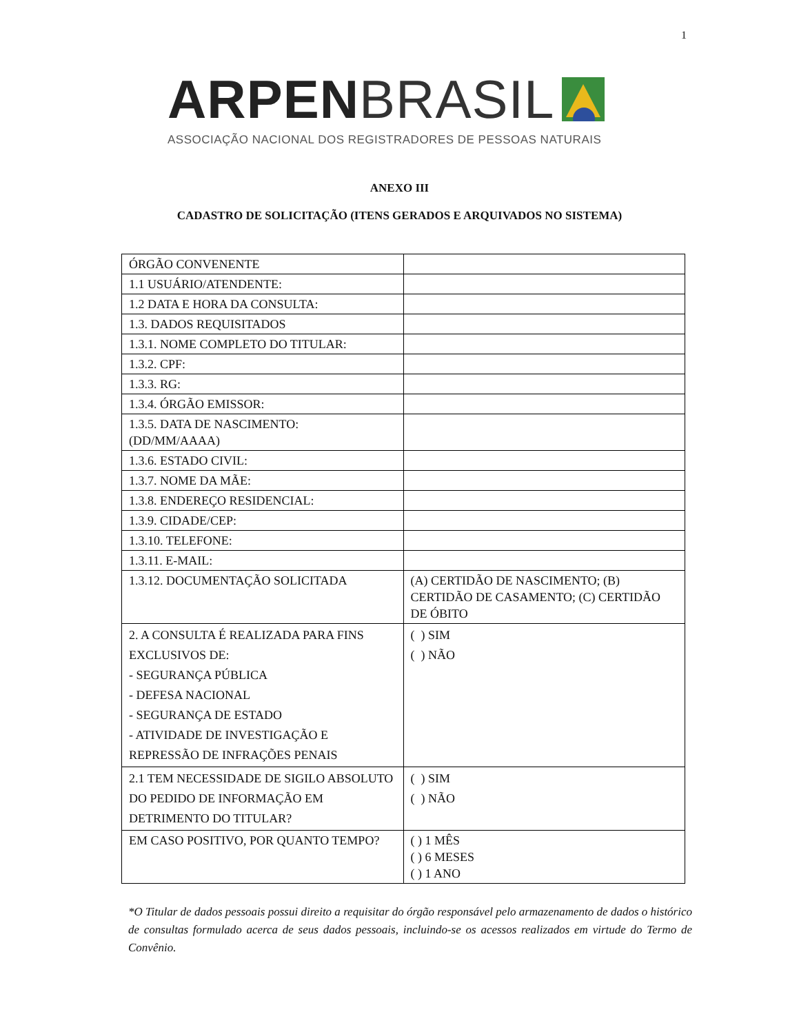1
ARPEN BRASIL
ASSOCIAÇÃO NACIONAL DOS REGISTRADORES DE PESSOAS NATURAIS
ANEXO III
CADASTRO DE SOLICITAÇÃO (ITENS GERADOS E ARQUIVADOS NO SISTEMA)
| ÓRGÃO CONVENENTE | |
| 1.1 USUÁRIO/ATENDENTE: | |
| 1.2 DATA E HORA DA CONSULTA: | |
| 1.3. DADOS REQUISITADOS | |
| 1.3.1. NOME COMPLETO DO TITULAR: | |
| 1.3.2. CPF: | |
| 1.3.3. RG: | |
| 1.3.4. ÓRGÃO EMISSOR: | |
| 1.3.5. DATA DE NASCIMENTO: (DD/MM/AAAA) | |
| 1.3.6. ESTADO CIVIL: | |
| 1.3.7. NOME DA MÃE: | |
| 1.3.8. ENDEREÇO RESIDENCIAL: | |
| 1.3.9. CIDADE/CEP: | |
| 1.3.10. TELEFONE: | |
| 1.3.11. E-MAIL: | |
| 1.3.12. DOCUMENTAÇÃO SOLICITADA | (A) CERTIDÃO DE NASCIMENTO; (B) CERTIDÃO DE CASAMENTO; (C) CERTIDÃO DE ÓBITO |
| 2. A CONSULTA É REALIZADA PARA FINS EXCLUSIVOS DE: - SEGURANÇA PÚBLICA - DEFESA NACIONAL - SEGURANÇA DE ESTADO - ATIVIDADE DE INVESTIGAÇÃO E REPRESSÃO DE INFRAÇÕES PENAIS | ( ) SIM ( ) NÃO |
| 2.1 TEM NECESSIDADE DE SIGILO ABSOLUTO DO PEDIDO DE INFORMAÇÃO EM DETRIMENTO DO TITULAR? | ( ) SIM ( ) NÃO |
| EM CASO POSITIVO, POR QUANTO TEMPO? | ( ) 1 MÊS ( ) 6 MESES ( ) 1 ANO |
*O Titular de dados pessoais possui direito a requisitar do órgão responsável pelo armazenamento de dados o histórico de consultas formulado acerca de seus dados pessoais, incluindo-se os acessos realizados em virtude do Termo de Convênio.